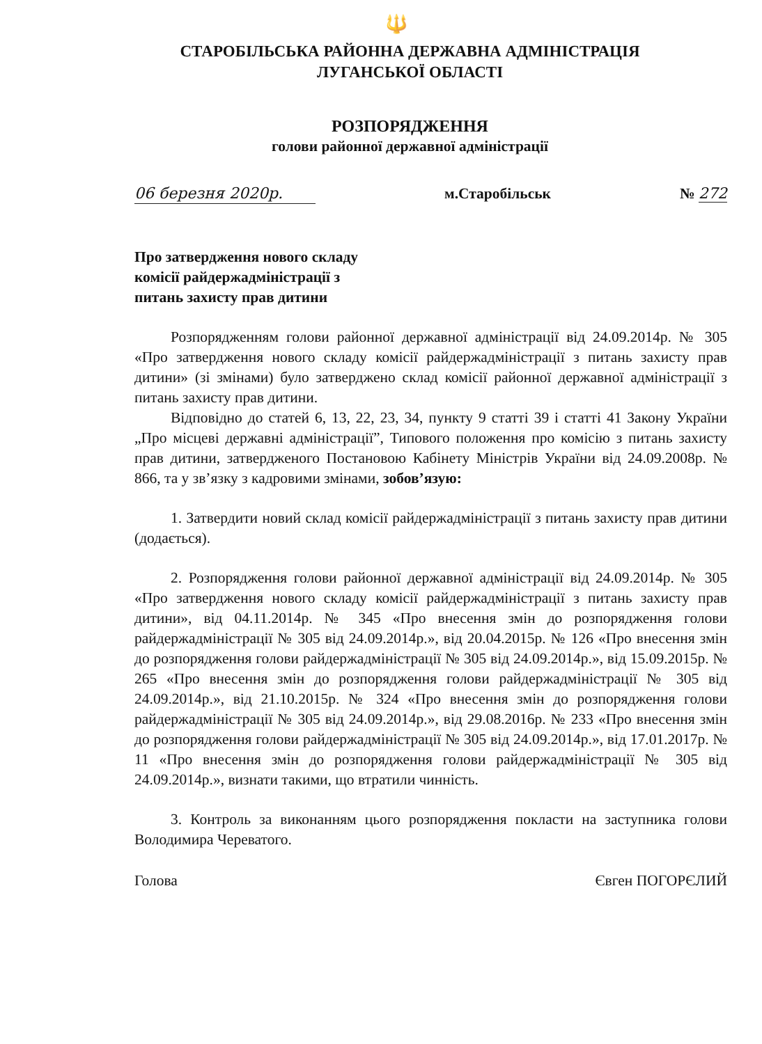🔱
СТАРОБІЛЬСЬКА РАЙОННА ДЕРЖАВНА АДМІНІСТРАЦІЯ
ЛУГАНСЬКОЇ ОБЛАСТІ
РОЗПОРЯДЖЕННЯ
голови районної державної адміністрації
06 березня 2020р. м.Старобільськ № 272
Про затвердження нового складу комісії райдержадміністрації з питань захисту прав дитини
Розпорядженням голови районної державної адміністрації від 24.09.2014р. № 305 «Про затвердження нового складу комісії райдержадміністрації з питань захисту прав дитини» (зі змінами) було затверджено склад комісії районної державної адміністрації з питань захисту прав дитини.
Відповідно до статей 6, 13, 22, 23, 34, пункту 9 статті 39 і статті 41 Закону України „Про місцеві державні адміністрації”, Типового положення про комісію з питань захисту прав дитини, затвердженого Постановою Кабінету Міністрів України від 24.09.2008р. № 866, та у зв’язку з кадровими змінами, зобов’язую:
1. Затвердити новий склад комісії райдержадміністрації з питань захисту прав дитини (додається).
2. Розпорядження голови районної державної адміністрації від 24.09.2014р. № 305 «Про затвердження нового складу комісії райдержадміністрації з питань захисту прав дитини», від 04.11.2014р. № 345 «Про внесення змін до розпорядження голови райдержадміністрації № 305 від 24.09.2014р.», від 20.04.2015р. № 126 «Про внесення змін до розпорядження голови райдержадміністрації № 305 від 24.09.2014р.», від 15.09.2015р. № 265 «Про внесення змін до розпорядження голови райдержадміністрації № 305 від 24.09.2014р.», від 21.10.2015р. № 324 «Про внесення змін до розпорядження голови райдержадміністрації № 305 від 24.09.2014р.», від 29.08.2016р. № 233 «Про внесення змін до розпорядження голови райдержадміністрації № 305 від 24.09.2014р.», від 17.01.2017р. № 11 «Про внесення змін до розпорядження голови райдержадміністрації № 305 від 24.09.2014р.», визнати такими, що втратили чинність.
3. Контроль за виконанням цього розпорядження покласти на заступника голови Володимира Череватого.
Голова Євген ПОГОРЄЛИЙ